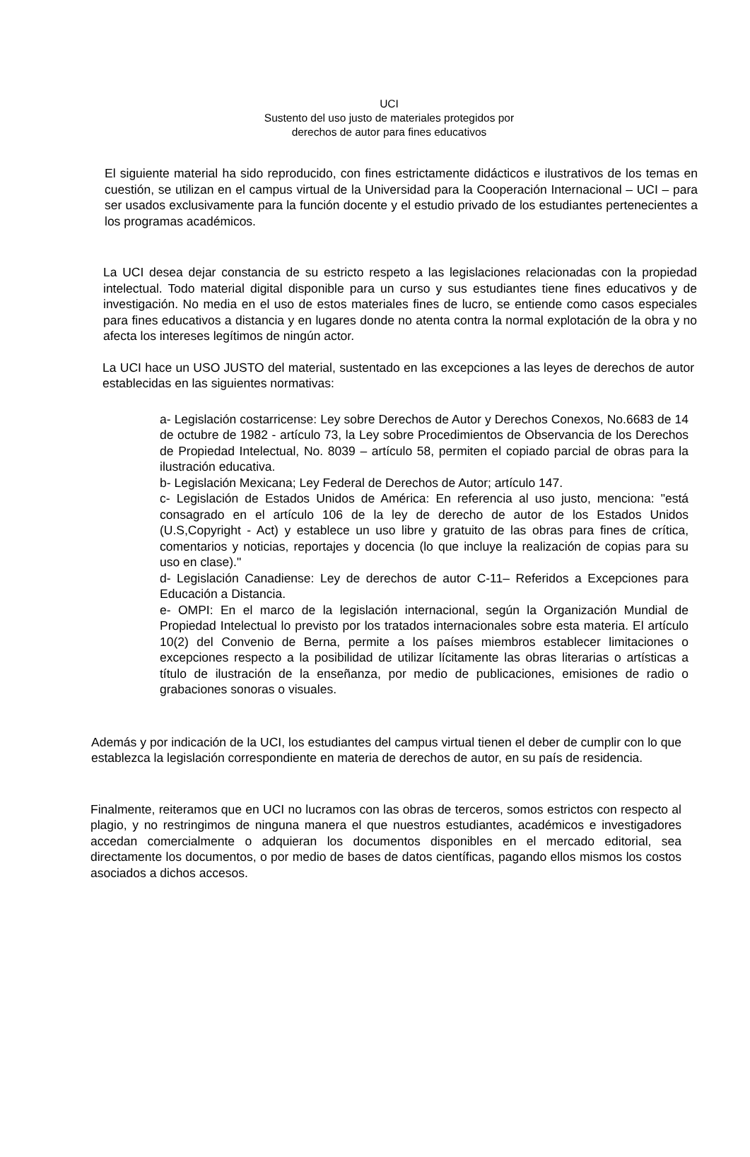UCI
Sustento del uso justo de materiales protegidos por
derechos de autor para fines educativos
El siguiente material ha sido reproducido, con fines estrictamente didácticos e ilustrativos de los temas en cuestión, se utilizan en el campus virtual de la Universidad para la Cooperación Internacional – UCI – para ser usados exclusivamente para la función docente y el estudio privado de los estudiantes pertenecientes a los programas académicos.
La UCI desea dejar constancia de su estricto respeto a las legislaciones relacionadas con la propiedad intelectual. Todo material digital disponible para un curso y sus estudiantes tiene fines educativos y de investigación. No media en el uso de estos materiales fines de lucro, se entiende como casos especiales para fines educativos a distancia y en lugares donde no atenta contra la normal explotación de la obra y no afecta los intereses legítimos de ningún actor.
La UCI hace un USO JUSTO del material, sustentado en las excepciones a las leyes de derechos de autor establecidas en las siguientes normativas:
a- Legislación costarricense: Ley sobre Derechos de Autor y Derechos Conexos, No.6683 de 14 de octubre de 1982 - artículo 73, la Ley sobre Procedimientos de Observancia de los Derechos de Propiedad Intelectual, No. 8039 – artículo 58, permiten el copiado parcial de obras para la ilustración educativa.
b- Legislación Mexicana; Ley Federal de Derechos de Autor; artículo 147.
c- Legislación de Estados Unidos de América: En referencia al uso justo, menciona: "está consagrado en el artículo 106 de la ley de derecho de autor de los Estados Unidos (U.S,Copyright - Act) y establece un uso libre y gratuito de las obras para fines de crítica, comentarios y noticias, reportajes y docencia (lo que incluye la realización de copias para su uso en clase)."
d- Legislación Canadiense: Ley de derechos de autor C-11– Referidos a Excepciones para Educación a Distancia.
e- OMPI: En el marco de la legislación internacional, según la Organización Mundial de Propiedad Intelectual lo previsto por los tratados internacionales sobre esta materia. El artículo 10(2) del Convenio de Berna, permite a los países miembros establecer limitaciones o excepciones respecto a la posibilidad de utilizar lícitamente las obras literarias o artísticas a título de ilustración de la enseñanza, por medio de publicaciones, emisiones de radio o grabaciones sonoras o visuales.
Además y por indicación de la UCI, los estudiantes del campus virtual tienen el deber de cumplir con lo que establezca la legislación correspondiente en materia de derechos de autor, en su país de residencia.
Finalmente, reiteramos que en UCI no lucramos con las obras de terceros, somos estrictos con respecto al plagio, y no restringimos de ninguna manera el que nuestros estudiantes, académicos e investigadores accedan comercialmente o adquieran los documentos disponibles en el mercado editorial, sea directamente los documentos, o por medio de bases de datos científicas, pagando ellos mismos los costos asociados a dichos accesos.